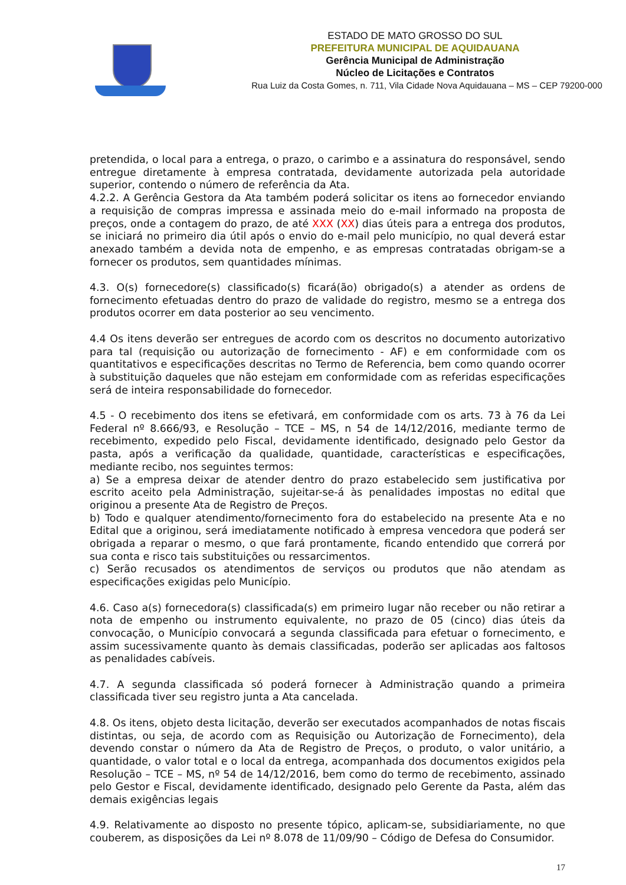ESTADO DE MATO GROSSO DO SUL
PREFEITURA MUNICIPAL DE AQUIDAUANA
Gerência Municipal de Administração
Núcleo de Licitações e Contratos
Rua Luiz da Costa Gomes, n. 711, Vila Cidade Nova Aquidauana – MS – CEP 79200-000
pretendida, o local para a entrega, o prazo, o carimbo e a assinatura do responsável, sendo entregue diretamente à empresa contratada, devidamente autorizada pela autoridade superior, contendo o número de referência da Ata.
4.2.2. A Gerência Gestora da Ata também poderá solicitar os itens ao fornecedor enviando a requisição de compras impressa e assinada meio do e-mail informado na proposta de preços, onde a contagem do prazo, de até XXX (XX) dias úteis para a entrega dos produtos, se iniciará no primeiro dia útil após o envio do e-mail pelo município, no qual deverá estar anexado também a devida nota de empenho, e as empresas contratadas obrigam-se a fornecer os produtos, sem quantidades mínimas.
4.3. O(s) fornecedore(s) classificado(s) ficará(ão) obrigado(s) a atender as ordens de fornecimento efetuadas dentro do prazo de validade do registro, mesmo se a entrega dos produtos ocorrer em data posterior ao seu vencimento.
4.4 Os itens deverão ser entregues de acordo com os descritos no documento autorizativo para tal (requisição ou autorização de fornecimento - AF) e em conformidade com os quantitativos e especificações descritas no Termo de Referencia, bem como quando ocorrer à substituição daqueles que não estejam em conformidade com as referidas especificações será de inteira responsabilidade do fornecedor.
4.5 - O recebimento dos itens se efetivará, em conformidade com os arts. 73 à 76 da Lei Federal nº 8.666/93, e Resolução – TCE – MS, n 54 de 14/12/2016, mediante termo de recebimento, expedido pelo Fiscal, devidamente identificado, designado pelo Gestor da pasta, após a verificação da qualidade, quantidade, características e especificações, mediante recibo, nos seguintes termos:
a) Se a empresa deixar de atender dentro do prazo estabelecido sem justificativa por escrito aceito pela Administração, sujeitar-se-á às penalidades impostas no edital que originou a presente Ata de Registro de Preços.
b) Todo e qualquer atendimento/fornecimento fora do estabelecido na presente Ata e no Edital que a originou, será imediatamente notificado à empresa vencedora que poderá ser obrigada a reparar o mesmo, o que fará prontamente, ficando entendido que correrá por sua conta e risco tais substituições ou ressarcimentos.
c) Serão recusados os atendimentos de serviços ou produtos que não atendam as especificações exigidas pelo Município.
4.6. Caso a(s) fornecedora(s) classificada(s) em primeiro lugar não receber ou não retirar a nota de empenho ou instrumento equivalente, no prazo de 05 (cinco) dias úteis da convocação, o Município convocará a segunda classificada para efetuar o fornecimento, e assim sucessivamente quanto às demais classificadas, poderão ser aplicadas aos faltosos as penalidades cabíveis.
4.7. A segunda classificada só poderá fornecer à Administração quando a primeira classificada tiver seu registro junta a Ata cancelada.
4.8. Os itens, objeto desta licitação, deverão ser executados acompanhados de notas fiscais distintas, ou seja, de acordo com as Requisição ou Autorização de Fornecimento), dela devendo constar o número da Ata de Registro de Preços, o produto, o valor unitário, a quantidade, o valor total e o local da entrega, acompanhada dos documentos exigidos pela Resolução – TCE – MS, nº 54 de 14/12/2016, bem como do termo de recebimento, assinado pelo Gestor e Fiscal, devidamente identificado, designado pelo Gerente da Pasta, além das demais exigências legais
4.9. Relativamente ao disposto no presente tópico, aplicam-se, subsidiariamente, no que couberem, as disposições da Lei nº 8.078 de 11/09/90 – Código de Defesa do Consumidor.
17